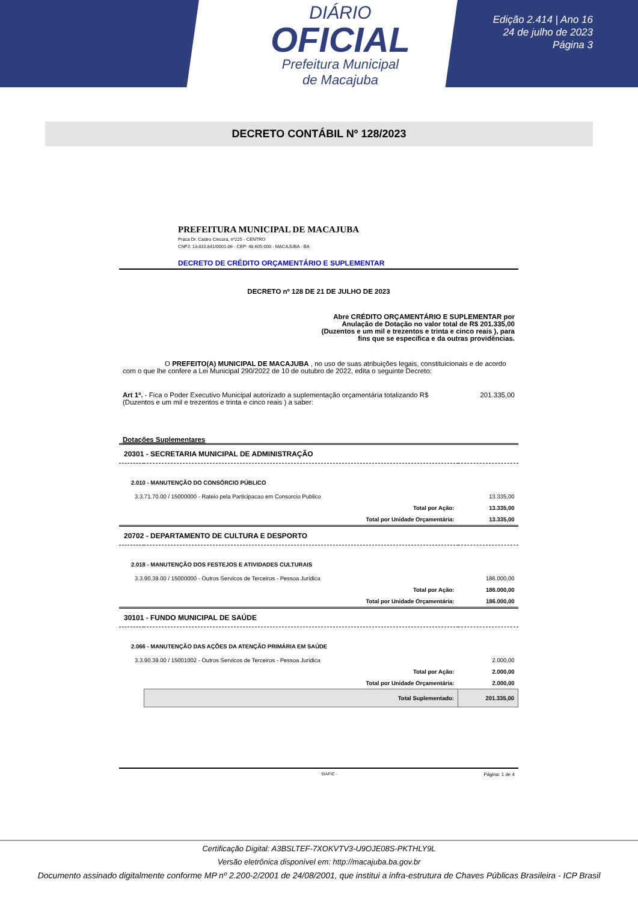DIÁRIO
OFICIAL
Prefeitura Municipal
de Macajuba
Edição 2.414 | Ano 16
24 de julho de 2023
Página 3
DECRETO CONTÁBIL Nº 128/2023
PREFEITURA MUNICIPAL DE MACAJUBA
Praca Dr. Castro Cincura, nº225 - CENTRO
CNPJ: 13.810.841/0001-06 - CEP: 48.605-000 - MACAJUBA - BA
DECRETO DE CRÉDITO ORÇAMENTÁRIO E SUPLEMENTAR
DECRETO nº 128 DE 21 DE JULHO DE 2023
Abre CRÉDITO ORÇAMENTÁRIO E SUPLEMENTAR por Anulação de Dotação no valor total de R$ 201.335,00 (Duzentos e um mil e trezentos e trinta e cinco reais ), para fins que se especifica e da outras providências.
O PREFEITO(A) MUNICIPAL DE MACAJUBA , no uso de suas atribuições legais, constituicionais e de acordo com o que lhe confere a Lei Municipal 290/2022 de 10 de outubro de 2022, edita o seguinte Decreto:
Art 1º. - Fica o Poder Executivo Municipal autorizado a suplementação orçamentária totalizando R$ 201.335,00
(Duzentos e um mil e trezentos e trinta e cinco reais ) a saber:
Dotações Suplementares
| 20301 - SECRETARIA MUNICIPAL DE ADMINISTRAÇÃO | | |
| 2.010 - MANUTENÇÃO DO CONSÓRCIO PÚBLICO | | |
| 3.3.71.70.00 / 15000000 - Rateio pela Participacao em Consorcio Publico | | 13.335,00 |
| | Total por Ação: | 13.335,00 |
| | Total por Unidade Orçamentária: | 13.335,00 |
| 20702 - DEPARTAMENTO DE CULTURA E DESPORTO | | |
| 2.018 - MANUTENÇÃO DOS FESTEJOS E ATIVIDADES CULTURAIS | | |
| 3.3.90.39.00 / 15000000 - Outros Servicos de Terceiros - Pessoa Juridica | | 186.000,00 |
| | Total por Ação: | 186.000,00 |
| | Total por Unidade Orçamentária: | 186.000,00 |
| 30101 - FUNDO MUNICIPAL DE SAÚDE | | |
| 2.066 - MANUTENÇÃO DAS AÇÕES DA ATENÇÃO PRIMÁRIA EM SAÚDE | | |
| 3.3.90.39.00 / 15001002 - Outros Servicos de Terceiros - Pessoa Juridica | | 2.000,00 |
| | Total por Ação: | 2.000,00 |
| | Total por Unidade Orçamentária: | 2.000,00 |
| | Total Suplementado: | 201.335,00 |
SIAFIC - Página: 1 de 4
Certificação Digital: A3BSLTEF-7XOKVTV3-U9OJE08S-PKTHLY9L
Versão eletrônica disponível em: http://macajuba.ba.gov.br
Documento assinado digitalmente conforme MP nº 2.200-2/2001 de 24/08/2001, que institui a infra-estrutura de Chaves Públicas Brasileira - ICP Brasil